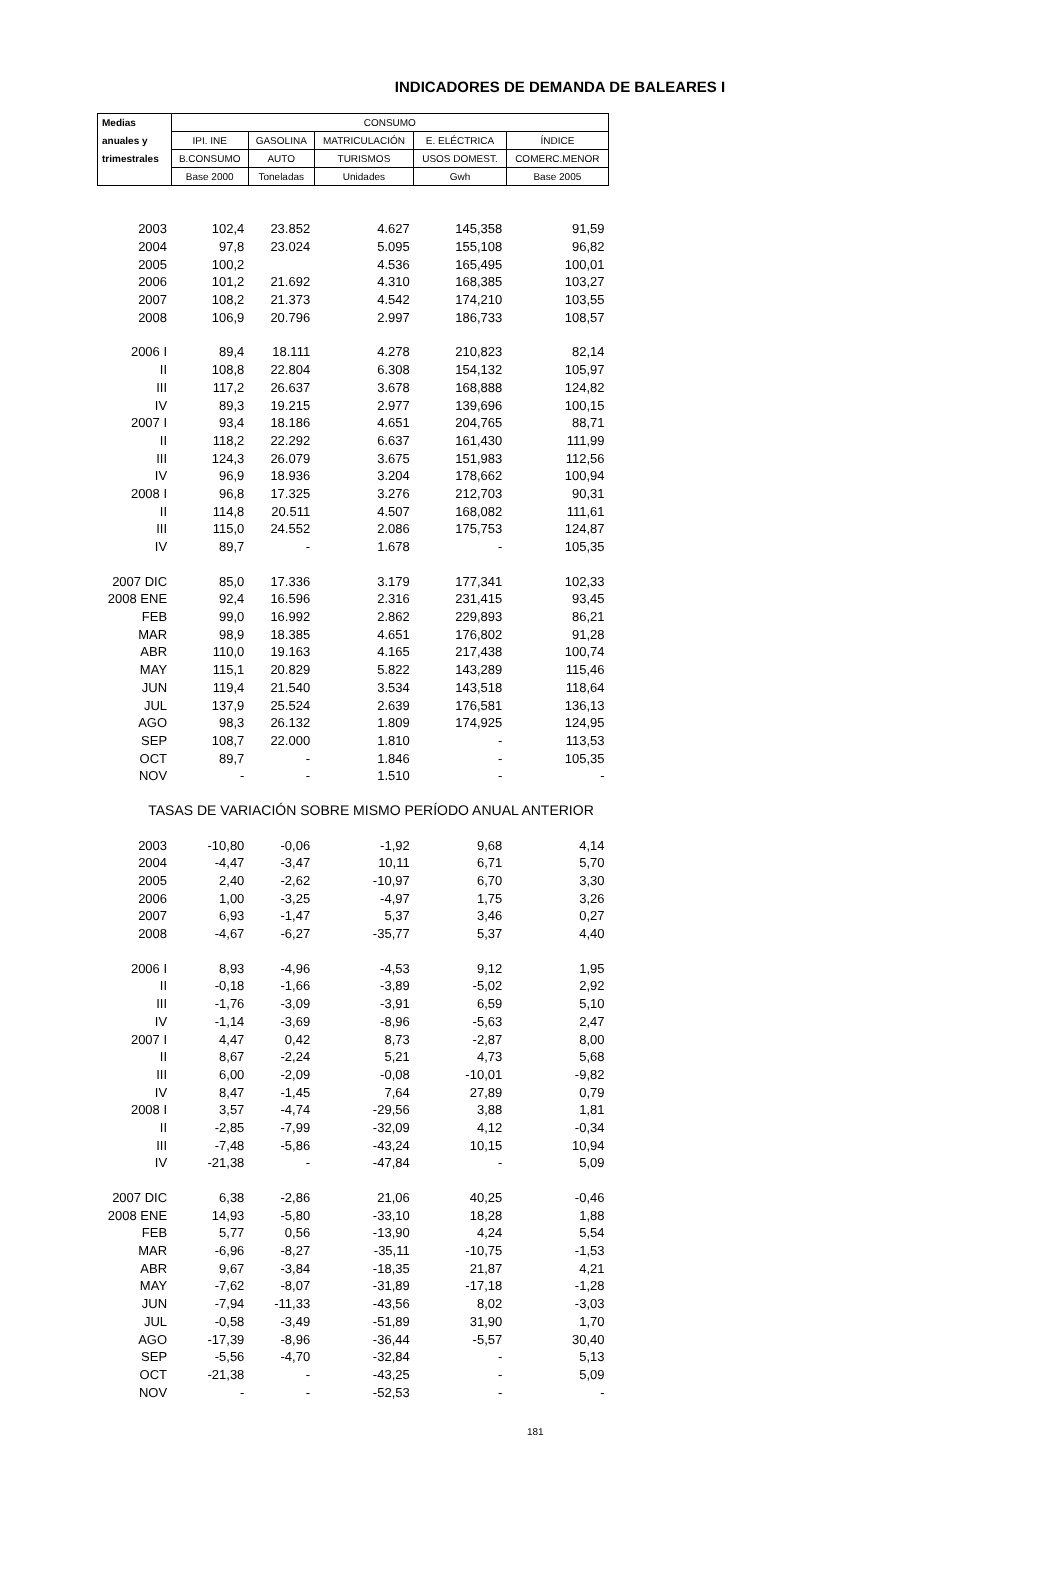INDICADORES DE DEMANDA DE BALEARES I
| Medias | CONSUMO | | | | |
| --- | --- | --- | --- | --- | --- |
| anuales y | IPI. INE | GASOLINA | MATRICULACIÓN | E. ELÉCTRICA | ÍNDICE |
| trimestrales | B.CONSUMO | AUTO | TURISMOS | USOS DOMEST. | COMERC.MENOR |
| | Base 2000 | Toneladas | Unidades | Gwh | Base 2005 |
| 2003 | 102,4 | 23.852 | 4.627 | 145,358 | 91,59 |
| 2004 | 97,8 | 23.024 | 5.095 | 155,108 | 96,82 |
| 2005 | 100,2 | | 4.536 | 165,495 | 100,01 |
| 2006 | 101,2 | 21.692 | 4.310 | 168,385 | 103,27 |
| 2007 | 108,2 | 21.373 | 4.542 | 174,210 | 103,55 |
| 2008 | 106,9 | 20.796 | 2.997 | 186,733 | 108,57 |
| 2006 I | 89,4 | 18.111 | 4.278 | 210,823 | 82,14 |
| II | 108,8 | 22.804 | 6.308 | 154,132 | 105,97 |
| III | 117,2 | 26.637 | 3.678 | 168,888 | 124,82 |
| IV | 89,3 | 19.215 | 2.977 | 139,696 | 100,15 |
| 2007 I | 93,4 | 18.186 | 4.651 | 204,765 | 88,71 |
| II | 118,2 | 22.292 | 6.637 | 161,430 | 111,99 |
| III | 124,3 | 26.079 | 3.675 | 151,983 | 112,56 |
| IV | 96,9 | 18.936 | 3.204 | 178,662 | 100,94 |
| 2008 I | 96,8 | 17.325 | 3.276 | 212,703 | 90,31 |
| II | 114,8 | 20.511 | 4.507 | 168,082 | 111,61 |
| III | 115,0 | 24.552 | 2.086 | 175,753 | 124,87 |
| IV | 89,7 | - | 1.678 | - | 105,35 |
| 2007 DIC | 85,0 | 17.336 | 3.179 | 177,341 | 102,33 |
| 2008 ENE | 92,4 | 16.596 | 2.316 | 231,415 | 93,45 |
| FEB | 99,0 | 16.992 | 2.862 | 229,893 | 86,21 |
| MAR | 98,9 | 18.385 | 4.651 | 176,802 | 91,28 |
| ABR | 110,0 | 19.163 | 4.165 | 217,438 | 100,74 |
| MAY | 115,1 | 20.829 | 5.822 | 143,289 | 115,46 |
| JUN | 119,4 | 21.540 | 3.534 | 143,518 | 118,64 |
| JUL | 137,9 | 25.524 | 2.639 | 176,581 | 136,13 |
| AGO | 98,3 | 26.132 | 1.809 | 174,925 | 124,95 |
| SEP | 108,7 | 22.000 | 1.810 | - | 113,53 |
| OCT | 89,7 | - | 1.846 | - | 105,35 |
| NOV | - | - | 1.510 | - | - |
| TASAS DE VARIACIÓN SOBRE MISMO PERÍODO ANUAL ANTERIOR | | | | | |
| 2003 | -10,80 | -0,06 | -1,92 | 9,68 | 4,14 |
| 2004 | -4,47 | -3,47 | 10,11 | 6,71 | 5,70 |
| 2005 | 2,40 | -2,62 | -10,97 | 6,70 | 3,30 |
| 2006 | 1,00 | -3,25 | -4,97 | 1,75 | 3,26 |
| 2007 | 6,93 | -1,47 | 5,37 | 3,46 | 0,27 |
| 2008 | -4,67 | -6,27 | -35,77 | 5,37 | 4,40 |
| 2006 I | 8,93 | -4,96 | -4,53 | 9,12 | 1,95 |
| II | -0,18 | -1,66 | -3,89 | -5,02 | 2,92 |
| III | -1,76 | -3,09 | -3,91 | 6,59 | 5,10 |
| IV | -1,14 | -3,69 | -8,96 | -5,63 | 2,47 |
| 2007 I | 4,47 | 0,42 | 8,73 | -2,87 | 8,00 |
| II | 8,67 | -2,24 | 5,21 | 4,73 | 5,68 |
| III | 6,00 | -2,09 | -0,08 | -10,01 | -9,82 |
| IV | 8,47 | -1,45 | 7,64 | 27,89 | 0,79 |
| 2008 I | 3,57 | -4,74 | -29,56 | 3,88 | 1,81 |
| II | -2,85 | -7,99 | -32,09 | 4,12 | -0,34 |
| III | -7,48 | -5,86 | -43,24 | 10,15 | 10,94 |
| IV | -21,38 | - | -47,84 | - | 5,09 |
| 2007 DIC | 6,38 | -2,86 | 21,06 | 40,25 | -0,46 |
| 2008 ENE | 14,93 | -5,80 | -33,10 | 18,28 | 1,88 |
| FEB | 5,77 | 0,56 | -13,90 | 4,24 | 5,54 |
| MAR | -6,96 | -8,27 | -35,11 | -10,75 | -1,53 |
| ABR | 9,67 | -3,84 | -18,35 | 21,87 | 4,21 |
| MAY | -7,62 | -8,07 | -31,89 | -17,18 | -1,28 |
| JUN | -7,94 | -11,33 | -43,56 | 8,02 | -3,03 |
| JUL | -0,58 | -3,49 | -51,89 | 31,90 | 1,70 |
| AGO | -17,39 | -8,96 | -36,44 | -5,57 | 30,40 |
| SEP | -5,56 | -4,70 | -32,84 | - | 5,13 |
| OCT | -21,38 | - | -43,25 | - | 5,09 |
| NOV | - | - | -52,53 | - | - |
181